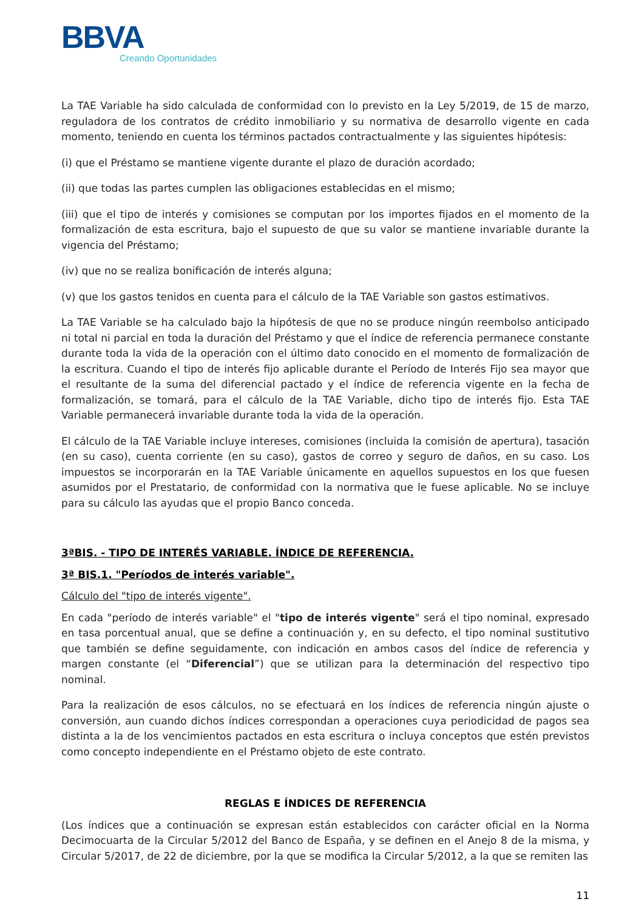BBVA
Creando Oportunidades
La TAE Variable ha sido calculada de conformidad con lo previsto en la Ley 5/2019, de 15 de marzo, reguladora de los contratos de crédito inmobiliario y su normativa de desarrollo vigente en cada momento, teniendo en cuenta los términos pactados contractualmente y las siguientes hipótesis:
(i) que el Préstamo se mantiene vigente durante el plazo de duración acordado;
(ii) que todas las partes cumplen las obligaciones establecidas en el mismo;
(iii) que el tipo de interés y comisiones se computan por los importes fijados en el momento de la formalización de esta escritura, bajo el supuesto de que su valor se mantiene invariable durante la vigencia del Préstamo;
(iv) que no se realiza bonificación de interés alguna;
(v) que los gastos tenidos en cuenta para el cálculo de la TAE Variable son gastos estimativos.
La TAE Variable se ha calculado bajo la hipótesis de que no se produce ningún reembolso anticipado ni total ni parcial en toda la duración del Préstamo y que el índice de referencia permanece constante durante toda la vida de la operación con el último dato conocido en el momento de formalización de la escritura. Cuando el tipo de interés fijo aplicable durante el Período de Interés Fijo sea mayor que el resultante de la suma del diferencial pactado y el índice de referencia vigente en la fecha de formalización, se tomará, para el cálculo de la TAE Variable, dicho tipo de interés fijo. Esta TAE Variable permanecerá invariable durante toda la vida de la operación.
El cálculo de la TAE Variable incluye intereses, comisiones (incluida la comisión de apertura), tasación (en su caso), cuenta corriente (en su caso), gastos de correo y seguro de daños, en su caso. Los impuestos se incorporarán en la TAE Variable únicamente en aquellos supuestos en los que fuesen asumidos por el Prestatario, de conformidad con la normativa que le fuese aplicable. No se incluye para su cálculo las ayudas que el propio Banco conceda.
3ªBIS. - TIPO DE INTERÉS VARIABLE. ÍNDICE DE REFERENCIA.
3ª BIS.1. "Períodos de interés variable".
Cálculo del "tipo de interés vigente".
En cada "período de interés variable" el "tipo de interés vigente" será el tipo nominal, expresado en tasa porcentual anual, que se define a continuación y, en su defecto, el tipo nominal sustitutivo que también se define seguidamente, con indicación en ambos casos del índice de referencia y margen constante (el “Diferencial”) que se utilizan para la determinación del respectivo tipo nominal.
Para la realización de esos cálculos, no se efectuará en los índices de referencia ningún ajuste o conversión, aun cuando dichos índices correspondan a operaciones cuya periodicidad de pagos sea distinta a la de los vencimientos pactados en esta escritura o incluya conceptos que estén previstos como concepto independiente en el Préstamo objeto de este contrato.
REGLAS E ÍNDICES DE REFERENCIA
(Los índices que a continuación se expresan están establecidos con carácter oficial en la Norma Decimocuarta de la Circular 5/2012 del Banco de España, y se definen en el Anejo 8 de la misma, y Circular 5/2017, de 22 de diciembre, por la que se modifica la Circular 5/2012, a la que se remiten las
11